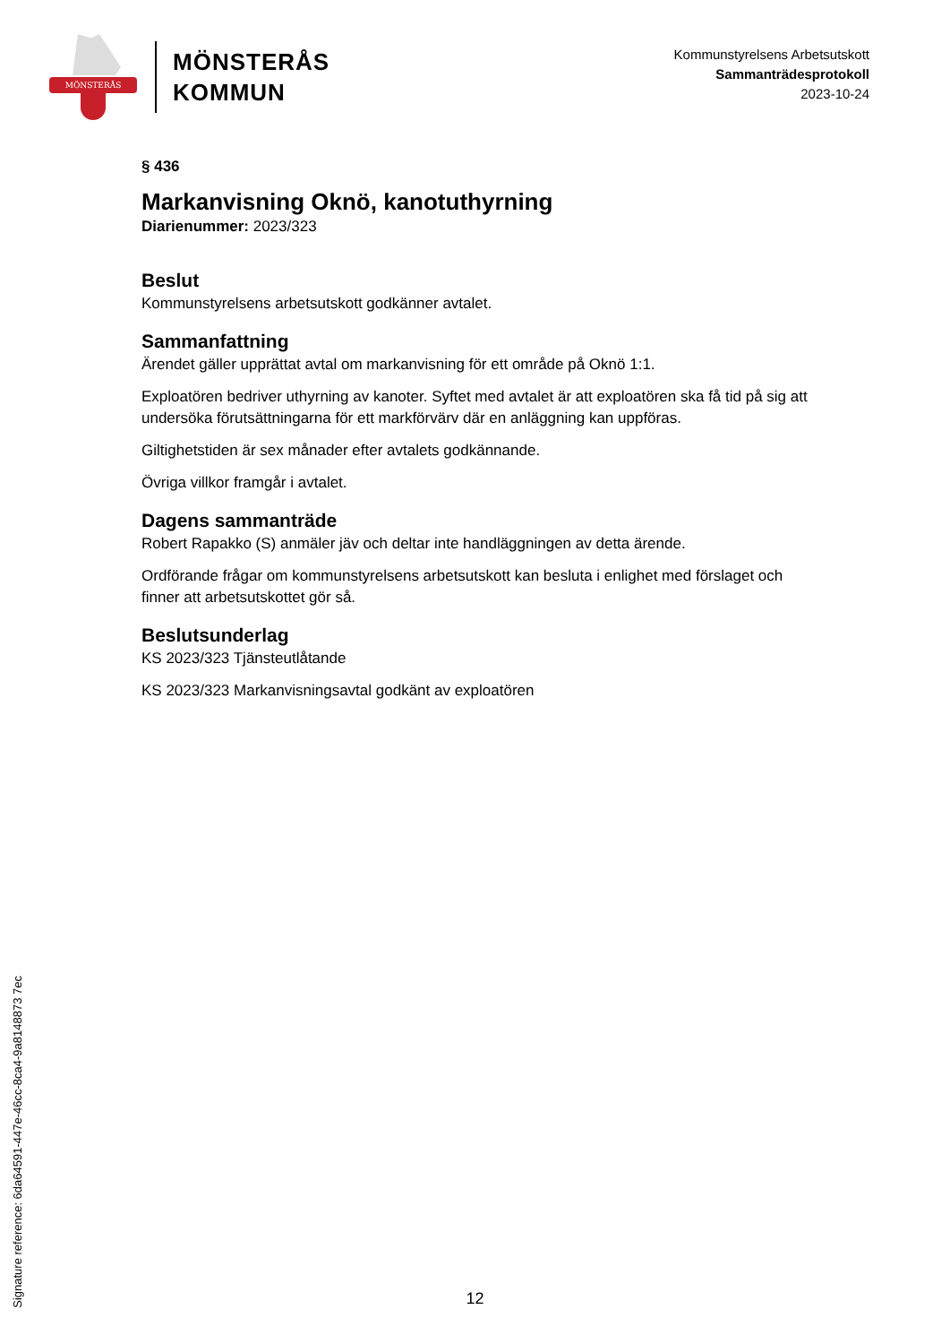MÖNSTERÅS
MÖNSTERÅS
KOMMUN
Kommunstyrelsens Arbetsutskott
Sammanträdesprotokoll
2023-10-24
§ 436
Markanvisning Oknö, kanotuthyrning
Diarienummer: 2023/323
Beslut
Kommunstyrelsens arbetsutskott godkänner avtalet.
Sammanfattning
Ärendet gäller upprättat avtal om markanvisning för ett område på Oknö 1:1.
Exploatören bedriver uthyrning av kanoter. Syftet med avtalet är att exploatören ska få tid på sig att undersöka förutsättningarna för ett markförvärv där en anläggning kan uppföras.
Giltighetstiden är sex månader efter avtalets godkännande.
Övriga villkor framgår i avtalet.
Dagens sammanträde
Robert Rapakko (S) anmäler jäv och deltar inte handläggningen av detta ärende.
Ordförande frågar om kommunstyrelsens arbetsutskott kan besluta i enlighet med förslaget och finner att arbetsutskottet gör så.
Beslutsunderlag
KS 2023/323 Tjänsteutlåtande
KS 2023/323 Markanvisningsavtal godkänt av exploatören
Signature reference: 6da64591-447e-46cc-8ca4-9a8148873 7ec
12